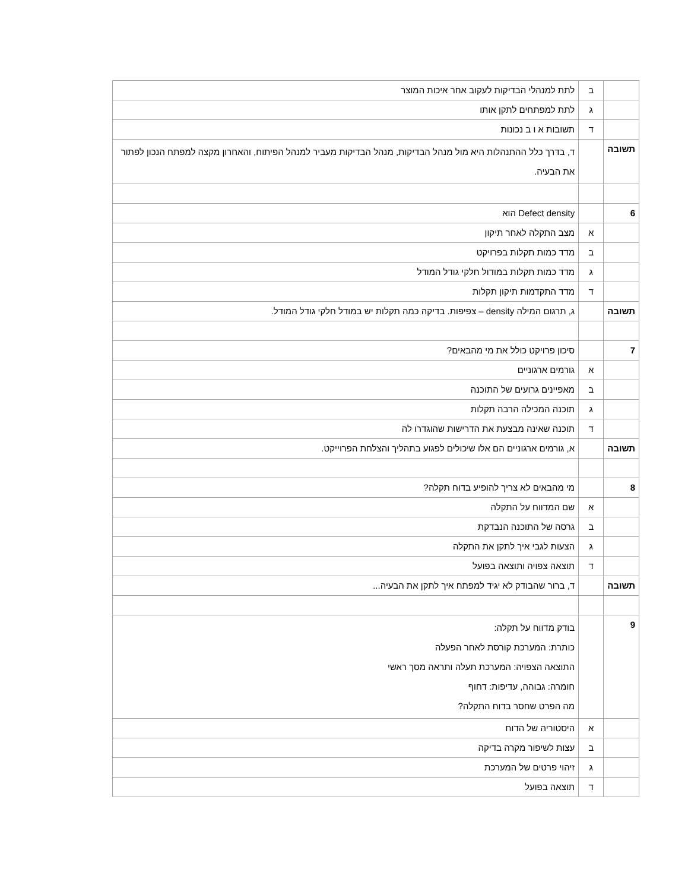| | ב | לתת למנהלי הבדיקות לעקוב אחר איכות המוצר |
| | ג | לתת למפתחים לתקן אותו |
| | ד | תשובות א ו ב נכונות |
| תשובה | | ד, בדרך כלל ההתנהלות היא מול מנהל הבדיקות, מנהל הבדיקות מעביר למנהל הפיתוח, והאחרון מקצה למפתח הנכון לפתור את הבעיה. |
| 6 | | Defect density הוא |
| | א | מצב התקלה לאחר תיקון |
| | ב | מדד כמות תקלות בפרויקט |
| | ג | מדד כמות תקלות במודול חלקי גודל המודל |
| | ד | מדד התקדמות תיקון תקלות |
| תשובה | | ג, תרגום המילה density – צפיפות. בדיקה כמה תקלות יש במודל חלקי גודל המודל. |
| 7 | | סיכון פרויקט כולל את מי מהבאים? |
| | א | גורמים ארגוניים |
| | ב | מאפיינים גרועים של התוכנה |
| | ג | תוכנה המכילה הרבה תקלות |
| | ד | תוכנה שאינה מבצעת את הדרישות שהוגדרו לה |
| תשובה | | א, גורמים ארגוניים הם אלו שיכולים לפגוע בתהליך והצלחת הפרוייקט. |
| 8 | | מי מהבאים לא צריך להופיע בדוח תקלה? |
| | א | שם המדווח על התקלה |
| | ב | גרסה של התוכנה הנבדקת |
| | ג | הצעות לגבי איך לתקן את התקלה |
| | ד | תוצאה צפויה ותוצאה בפועל |
| תשובה | | ד, ברור שהבודק לא יגיד למפתח איך לתקן את הבעיה... |
| 9 | | בודק מדווח על תקלה: כותרת: המערכת קורסת לאחר הפעלה התוצאה הצפויה: המערכת תעלה ותראה מסך ראשי חומרה: גבוהה, עדיפות: דחוף מה הפרט שחסר בדוח התקלה? |
| | א | היסטוריה של הדוח |
| | ב | עצות לשיפור מקרה בדיקה |
| | ג | זיהוי פרטים של המערכת |
| | ד | תוצאה בפועל |